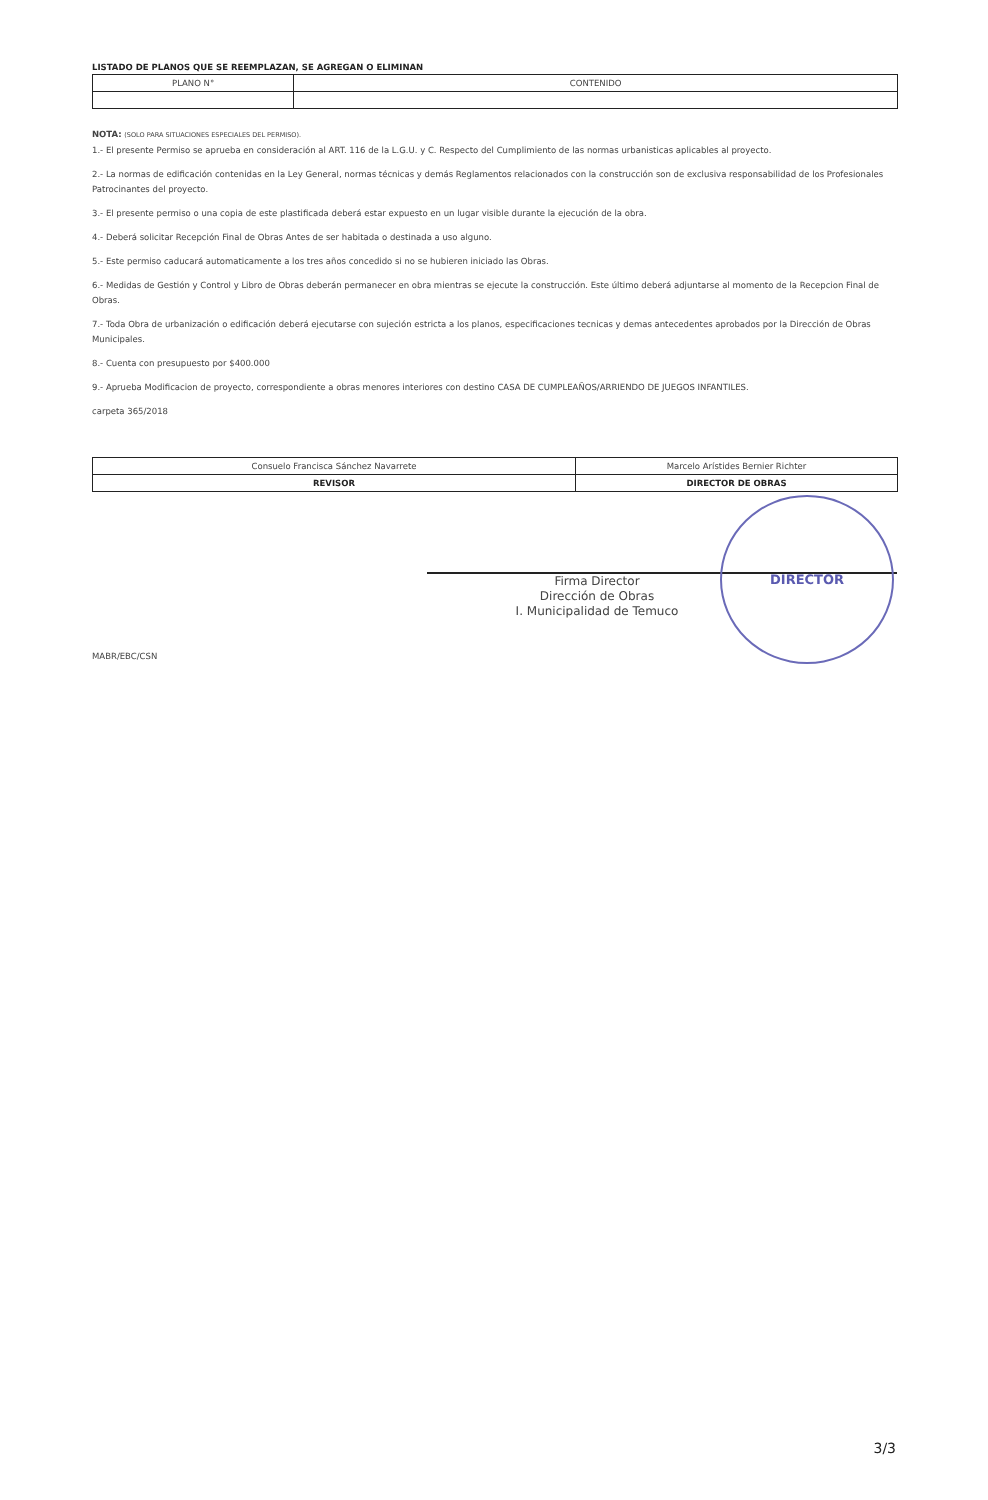LISTADO DE PLANOS QUE SE REEMPLAZAN, SE AGREGAN O ELIMINAN
| PLANO N° | CONTENIDO |
NOTA: (SOLO PARA SITUACIONES ESPECIALES DEL PERMISO).
1.- El presente Permiso se aprueba en consideración al ART. 116 de la L.G.U. y C. Respecto del Cumplimiento de las normas urbanisticas aplicables al proyecto.
2.- La normas de edificación contenidas en la Ley General, normas técnicas y demás Reglamentos relacionados con la construcción son de exclusiva responsabilidad de los Profesionales Patrocinantes del proyecto.
3.- El presente permiso o una copia de este plastificada deberá estar expuesto en un lugar visible durante la ejecución de la obra.
4.- Deberá solicitar Recepción Final de Obras Antes de ser habitada o destinada a uso alguno.
5.- Este permiso caducará automaticamente a los tres años concedido si no se hubieren iniciado las Obras.
6.- Medidas de Gestión y Control y Libro de Obras deberán permanecer en obra mientras se ejecute la construcción. Este último deberá adjuntarse al momento de la Recepcion Final de Obras.
7.- Toda Obra de urbanización o edificación deberá ejecutarse con sujeción estricta a los planos, especificaciones tecnicas y demas antecedentes aprobados por la Dirección de Obras Municipales.
8.- Cuenta con presupuesto por $400.000
9.- Aprueba Modificacion de proyecto, correspondiente a obras menores interiores con destino CASA DE CUMPLEAÑOS/ARRIENDO DE JUEGOS INFANTILES.
carpeta 365/2018
| Consuelo Francisca Sánchez Navarrete | Marcelo Arístides Bernier Richter |
| REVISOR | DIRECTOR DE OBRAS |
Firma Director
Dirección de Obras
I. Municipalidad de Temuco
MABR/EBC/CSN
DIRECTOR
3/3